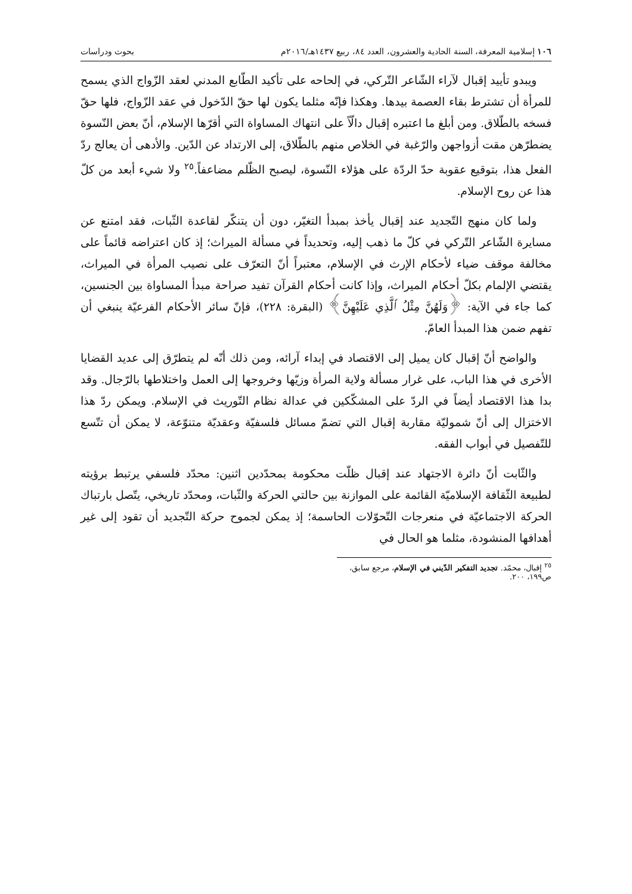١٠٦ إسلامية المعرفة، السنة الحادية والعشرون، العدد ٨٤، ربيع ١٤٣٧هـ/٢٠١٦م بحوث ودراسات
ويبدو تأييد إقبال لآراء الشّاعر التّركي، في إلحاحه على تأكيد الطّابع المدني لعقد الزّواج الذي يسمح للمرأة أن تشترط بقاء العصمة بيدها. وهكذا فإنّه مثلما يكون لها حقّ الدّخول في عقد الزّواج، فلها حقّ فسخه بالطّلاق. ومن أبلغ ما اعتبره إقبال دالّاً على انتهاك المساواة التي أقرّها الإسلام، أنّ بعض النّسوة يضطرّهن مقت أزواجهن والرّغبة في الخلاص منهم بالطّلاق، إلى الارتداد عن الدّين. والأدهى أن يعالج ردّ الفعل هذا، بتوقيع عقوبة حدّ الردّة على هؤلاء النّسوة، ليصبح الظّلم مضاعفاً.<sup>٢٥</sup> ولا شيء أبعد من كلّ هذا عن روح الإسلام.
ولما كان منهج التّجديد عند إقبال يأخذ بمبدأ التغيّر، دون أن يتنكّر لقاعدة الثّبات، فقد امتنع عن مسايرة الشّاعر التّركي في كلّ ما ذهب إليه، وتحديداً في مسألة الميراث؛ إذ كان اعتراضه قائماً على مخالفة موقف ضياء لأحكام الإرث في الإسلام، معتبراً أنّ التعرّف على نصيب المرأة في الميراث، يقتضي الإلمام بكلّ أحكام الميراث، وإذا كانت أحكام القرآن تفيد صراحة مبدأ المساواة بين الجنسين، كما جاء في الآية: ﴿وَلَهُنَّ مِثْلُ ٱلَّذِي عَلَيْهِنَّ﴾ (البقرة: ٢٢٨)، فإنّ سائر الأحكام الفرعيّة ينبغي أن تفهم ضمن هذا المبدأ العامّ.
والواضح أنّ إقبال كان يميل إلى الاقتصاد في إبداء آرائه، ومن ذلك أنّه لم يتطرّق إلى عديد القضايا الأخرى في هذا الباب، على غرار مسألة ولاية المرأة وزيّها وخروجها إلى العمل واختلاطها بالرّجال. وقد بدا هذا الاقتصاد أيضاً في الردّ على المشكّكين في عدالة نظام التّوريث في الإسلام. ويمكن ردّ هذا الاختزال إلى أنّ شموليّة مقاربة إقبال التي تضمّ مسائل فلسفيّة وعقديّة متنوّعة، لا يمكن أن تتّسع للتّفصيل في أبواب الفقه.
والثّابت أنّ دائرة الاجتهاد عند إقبال ظلّت محكومة بمحدّدين اثنين: محدّد فلسفي يرتبط برؤيته لطبيعة الثّقافة الإسلاميّة القائمة على الموازنة بين حالتي الحركة والثّبات، ومحدّد تاريخي، يتّصل بارتباك الحركة الاجتماعيّة في منعرجات التّحوّلات الحاسمة؛ إذ يمكن لجموح حركة التّجديد أن تقود إلى غير أهدافها المنشودة، مثلما هو الحال في
<sup>٢٥</sup> إقبال، محمّد. تجديد التفكير الدّيني في الإسلام، مرجع سابق، ص١٩٩، ٢٠٠.